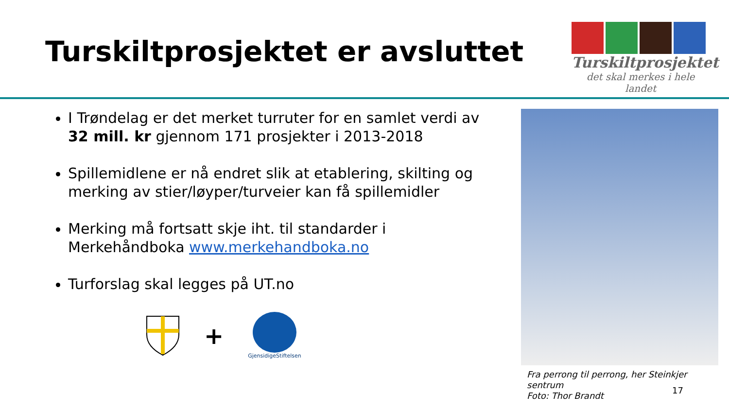Turskiltprosjektet er avsluttet
Turskiltprosjektet
det skal merkes i hele landet
I Trøndelag er det merket turruter for en samlet verdi av 32 mill. kr gjennom 171 prosjekter i 2013-2018
Spillemidlene er nå endret slik at etablering, skilting og merking av stier/løyper/turveier kan få spillemidler
Merking må fortsatt skje iht. til standarder i Merkehåndboka www.merkehandboka.no
Turforslag skal legges på UT.no
+
GjensidigeStiftelsen
Fra perrong til perrong, her Steinkjer sentrum
Foto: Thor Brandt
17